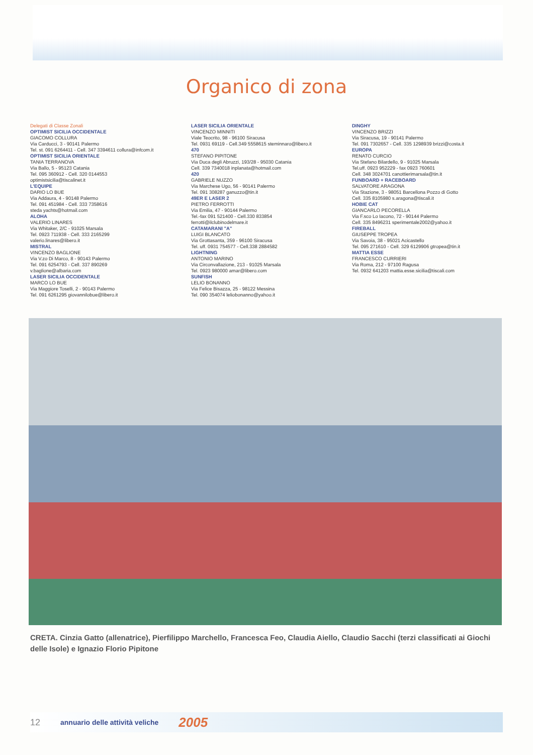Organico di zona
Delegati di Classe Zonali
OPTIMIST SICILIA OCCIDENTALE
GIACOMO COLLURA
Via Carducci, 3 - 90141 Palermo
Tel. st. 091 6264411 - Cell. 347 3394611 collura@infcom.it
OPTIMIST SICILIA ORIENTALE
TANIA TERRANOVA
Via Ballo, 5 - 95123 Catania
Tel. 095 360912 - Cell. 320 0144553
optimistsicilia@tiscalinet.it
L'EQUIPE
DARIO LO BUE
Via Addaura, 4 - 90148 Palermo
Tel. 091 451984 - Cell. 333 7358616
steda yachts@hotmail.com
ALOHA
VALERIO LINARES
Via Whitaker, 2/C - 91025 Marsala
Tel. 0923 711938 - Cell. 333 2165299
valerio.linares@libero.it
MISTRAL
VINCENZO BAGLIONE
Via V.zo Di Marco, 8 - 90143 Palermo
Tel. 091 6254793 - Cell. 337 890269
v.baglione@albaria.com
LASER SICILIA OCCIDENTALE
MARCO LO BUE
Via Maggiore Toselli, 2 - 90143 Palermo
Tel. 091 6261295 giovannilobue@libero.it
LASER SICILIA ORIENTALE
VINCENZO MINNITI
Viale Teocrito, 98 - 96100 Siracusa
Tel. 0931 69119 - Cell.349 5558615 steminnaro@libero.it
470
STEFANO PIPITONE
Via Duca degli Abruzzi, 193/28 - 95030 Catania
Cell. 339 7340018 inplanata@hotmail.com
420
GABRIELE NUZZO
Via Marchese Ugo, 56 - 90141 Palermo
Tel. 091 308287 ganuzzo@tin.it
49ER E LASER 2
PIETRO FERROTTI
Via Emilia, 47 - 90144 Palermo
Tel.-fax 091 521400 - Cell.330 833854
ferrotti@ilclubinodelmare.it
CATAMARANI "A"
LUIGI BLANCATO
Via Grottasanta, 359 - 96100 Siracusa
Tel. uff. 0931 754577 - Cell.338 2884582
LIGHTNING
ANTONIO MARINO
Via Circonvallazione, 213 - 91025 Marsala
Tel. 0923 980000 amar@libero.com
SUNFISH
LELIO BONANNO
Via Felice Bisazza, 25 - 98122 Messina
Tel. 090 354074 leliobonanno@yahoo.it
DINGHY
VINCENZO BRIZZI
Via Siracusa, 19 - 90141 Palermo
Tel. 091 7302657 - Cell. 335 1298939 brizzi@costa.it
EUROPA
RENATO CURCIO
Via Stefano Bilardello, 9 - 91025 Marsala
Tel.uff. 0923 952229 - fax 0923 760601
Cell. 348 3024701 canottierimarsala@tin.it
FUNBOARD + RACEBOARD
SALVATORE ARAGONA
Via Stazione, 3 - 98051 Barcellona Pozzo di Gotto
Cell. 335 8105980 s.aragona@tiscali.it
HOBIE CAT
GIANCARLO PECORELLA
Via F.sco Lo Iacono, 72 - 90144 Palermo
Cell. 335 8496231 sperimentale2002@yahoo.it
FIREBALL
GIUSEPPE TROPEA
Via Savoia, 38 - 95021 Acicastello
Tel. 095 271610 - Cell. 329 6129906 gtropea@tin.it
MATTIA ESSE
FRANCESCO CURRIERI
Via Roma, 212 - 97100 Ragusa
Tel. 0932 641203 mattia.esse.sicilia@tiscali.com
CRETA. Cinzia Gatto (allenatrice), Pierfilippo Marchello, Francesca Feo, Claudia Aiello, Claudio Sacchi (terzi classificati ai Giochi delle Isole) e Ignazio Florio Pipitone
12 annuario delle attività veliche 2005